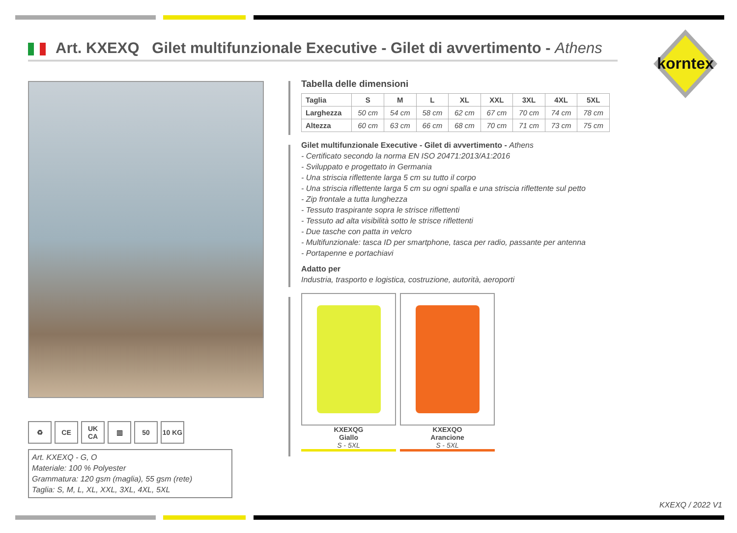Art. KXEXQ Gilet multifunzionale Executive - Gilet di avvertimento - Athens
korntex
♻ CE UK CA ▥ 50 10 KG
Art. KXEXQ - G, O
Materiale: 100 % Polyester
Grammatura: 120 gsm (maglia), 55 gsm (rete)
Taglia: S, M, L, XL, XXL, 3XL, 4XL, 5XL
Tabella delle dimensioni
| Taglia | S | M | L | XL | XXL | 3XL | 4XL | 5XL |
| --- | --- | --- | --- | --- | --- | --- | --- | --- |
| Larghezza | 50 cm | 54 cm | 58 cm | 62 cm | 67 cm | 70 cm | 74 cm | 78 cm |
| Altezza | 60 cm | 63 cm | 66 cm | 68 cm | 70 cm | 71 cm | 73 cm | 75 cm |
Gilet multifunzionale Executive - Gilet di avvertimento - Athens
- Certificato secondo la norma EN ISO 20471:2013/A1:2016
- Sviluppato e progettato in Germania
- Una striscia riflettente larga 5 cm su tutto il corpo
- Una striscia riflettente larga 5 cm su ogni spalla e una striscia riflettente sul petto
- Zip frontale a tutta lunghezza
- Tessuto traspirante sopra le strisce riflettenti
- Tessuto ad alta visibilità sotto le strisce riflettenti
- Due tasche con patta in velcro
- Multifunzionale: tasca ID per smartphone, tasca per radio, passante per antenna
- Portapenne e portachiavi
Adatto per
Industria, trasporto e logistica, costruzione, autorità, aeroporti
KXEXQG
Giallo
S - 5XL
KXEXQO
Arancione
S - 5XL
KXEXQ / 2022 V1